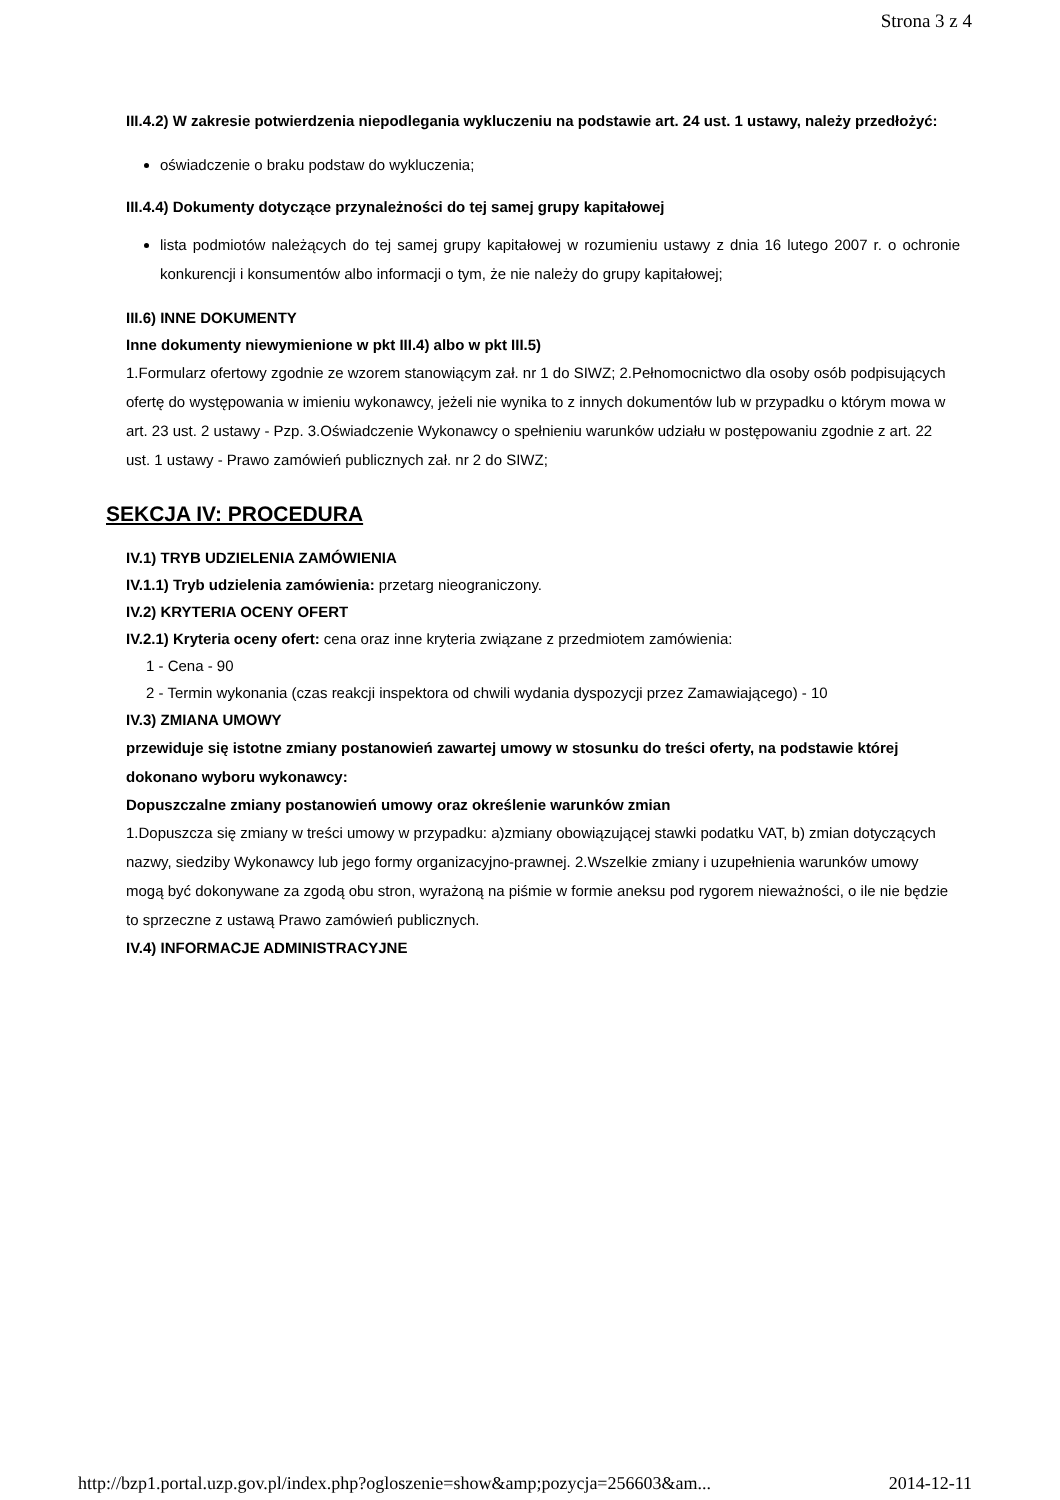Strona 3 z 4
III.4.2) W zakresie potwierdzenia niepodlegania wykluczeniu na podstawie art. 24 ust. 1 ustawy, należy przedłożyć:
oświadczenie o braku podstaw do wykluczenia;
III.4.4) Dokumenty dotyczące przynależności do tej samej grupy kapitałowej
lista podmiotów należących do tej samej grupy kapitałowej w rozumieniu ustawy z dnia 16 lutego 2007 r. o ochronie konkurencji i konsumentów albo informacji o tym, że nie należy do grupy kapitałowej;
III.6) INNE DOKUMENTY
Inne dokumenty niewymienione w pkt III.4) albo w pkt III.5)
1.Formularz ofertowy zgodnie ze wzorem stanowiącym zał. nr 1 do SIWZ; 2.Pełnomocnictwo dla osoby osób podpisujących ofertę do występowania w imieniu wykonawcy, jeżeli nie wynika to z innych dokumentów lub w przypadku o którym mowa w art. 23 ust. 2 ustawy - Pzp. 3.Oświadczenie Wykonawcy o spełnieniu warunków udziału w postępowaniu zgodnie z art. 22 ust. 1 ustawy - Prawo zamówień publicznych zał. nr 2 do SIWZ;
SEKCJA IV: PROCEDURA
IV.1) TRYB UDZIELENIA ZAMÓWIENIA
IV.1.1) Tryb udzielenia zamówienia: przetarg nieograniczony.
IV.2) KRYTERIA OCENY OFERT
IV.2.1) Kryteria oceny ofert: cena oraz inne kryteria związane z przedmiotem zamówienia:
1 - Cena - 90
2 - Termin wykonania (czas reakcji inspektora od chwili wydania dyspozycji przez Zamawiającego) - 10
IV.3) ZMIANA UMOWY
przewiduje się istotne zmiany postanowień zawartej umowy w stosunku do treści oferty, na podstawie której dokonano wyboru wykonawcy:
Dopuszczalne zmiany postanowień umowy oraz określenie warunków zmian
1.Dopuszcza się zmiany w treści umowy w przypadku: a)zmiany obowiązującej stawki podatku VAT, b) zmian dotyczących nazwy, siedziby Wykonawcy lub jego formy organizacyjno-prawnej. 2.Wszelkie zmiany i uzupełnienia warunków umowy mogą być dokonywane za zgodą obu stron, wyrażoną na piśmie w formie aneksu pod rygorem nieważności, o ile nie będzie to sprzeczne z ustawą Prawo zamówień publicznych.
IV.4) INFORMACJE ADMINISTRACYJNE
http://bzp1.portal.uzp.gov.pl/index.php?ogloszenie=show&amp;pozycja=256603&am... 2014-12-11